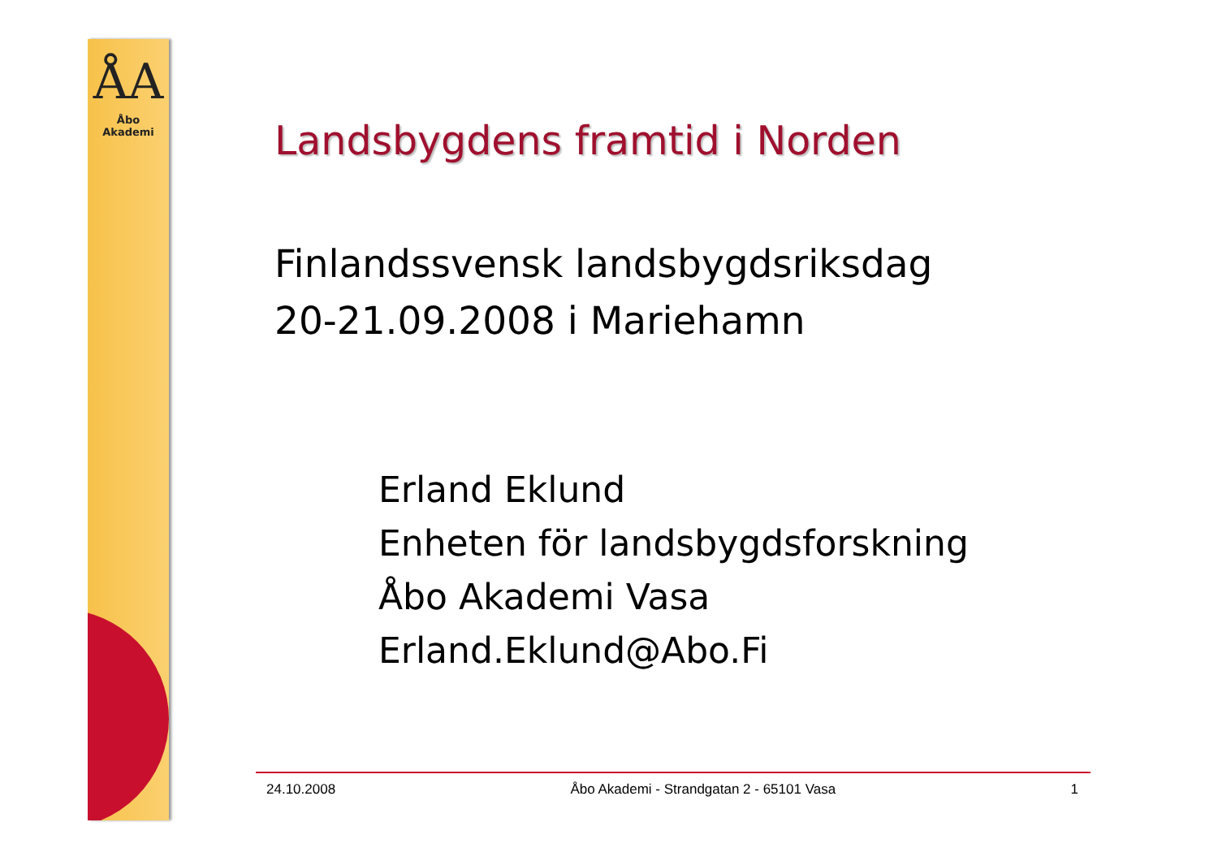ÅA
Åbo Akademi
Landsbygdens framtid i Norden
Finlandssvensk landsbygdsriksdag
20-21.09.2008 i Mariehamn
Erland Eklund
Enheten för landsbygdsforskning
Åbo Akademi Vasa
Erland.Eklund@Abo.Fi
24.10.2008 Åbo Akademi - Strandgatan 2 - 65101 Vasa 1